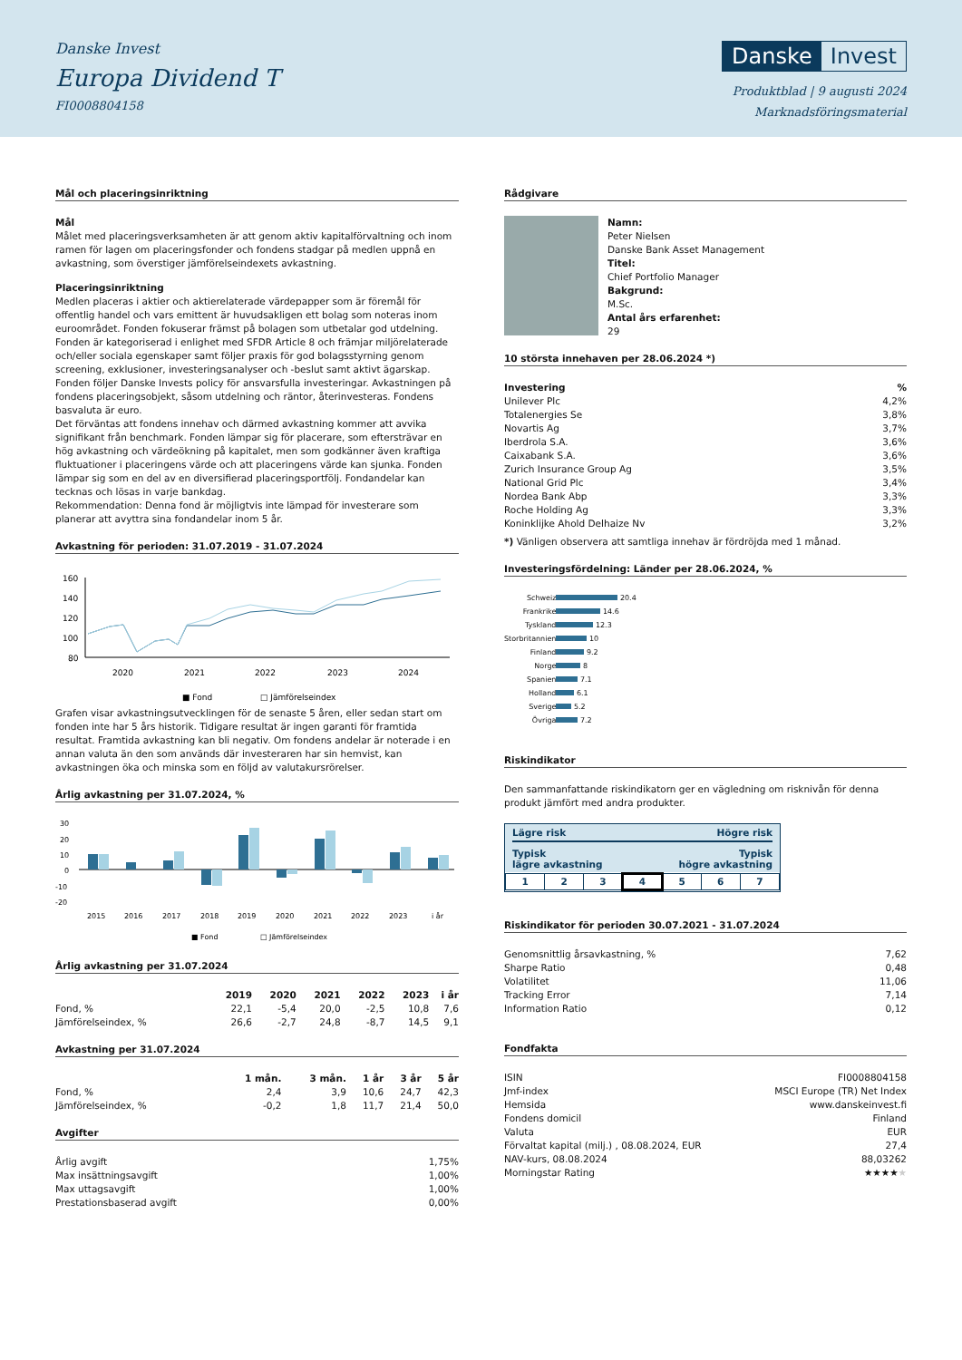Danske Invest
Europa Dividend T
FI0008804158
Danske Invest
Produktblad | 9 augusti 2024
Marknadsföringsmaterial
Mål och placeringsinriktning
Mål
Målet med placeringsverksamheten är att genom aktiv kapitalförvaltning och inom ramen för lagen om placeringsfonder och fondens stadgar på medlen uppnå en avkastning, som överstiger jämförelseindexets avkastning.
Placeringsinriktning
Medlen placeras i aktier och aktierelaterade värdepapper som är föremål för offentlig handel och vars emittent är huvudsakligen ett bolag som noteras inom euroområdet. Fonden fokuserar främst på bolagen som utbetalar god utdelning. Fonden är kategoriserad i enlighet med SFDR Article 8 och främjar miljörelaterade och/eller sociala egenskaper samt följer praxis för god bolagsstyrning genom screening, exklusioner, investeringsanalyser och -beslut samt aktivt ägarskap. Fonden följer Danske Invests policy för ansvarsfulla investeringar. Avkastningen på fondens placeringsobjekt, såsom utdelning och räntor, återinvesteras. Fondens basvaluta är euro.
Det förväntas att fondens innehav och därmed avkastning kommer att avvika signifikant från benchmark. Fonden lämpar sig för placerare, som eftersträvar en hög avkastning och värdeökning på kapitalet, men som godkänner även kraftiga fluktuationer i placeringens värde och att placeringens värde kan sjunka. Fonden lämpar sig som en del av en diversifierad placeringsportfölj. Fondandelar kan tecknas och lösas in varje bankdag.
Rekommendation: Denna fond är möjligtvis inte lämpad för investerare som planerar att avyttra sina fondandelar inom 5 år.
Avkastning för perioden: 31.07.2019 - 31.07.2024
160
140
120
100
80
2020
2021
2022
2023
2024
■ Fond
□ Jämförelseindex
Grafen visar avkastningsutvecklingen för de senaste 5 åren, eller sedan start om fonden inte har 5 års historik. Tidigare resultat är ingen garanti för framtida resultat. Framtida avkastning kan bli negativ. Om fondens andelar är noterade i en annan valuta än den som används där investeraren har sin hemvist, kan avkastningen öka och minska som en följd av valutakursrörelser.
Årlig avkastning per 31.07.2024, %
30
20
10
0
-10
-20
2015
2016
2017
2018
2019
2020
2021
2022
2023
i år
■ Fond
□ Jämförelseindex
Årlig avkastning per 31.07.2024
| | 2019 | 2020 | 2021 | 2022 | 2023 | i år |
| --- | --- | --- | --- | --- | --- | --- |
| Fond, % | 22,1 | -5,4 | 20,0 | -2,5 | 10,8 | 7,6 |
| Jämförelseindex, % | 26,6 | -2,7 | 24,8 | -8,7 | 14,5 | 9,1 |
Avkastning per 31.07.2024
| | 1 mån. | 3 mån. | 1 år | 3 år | 5 år |
| --- | --- | --- | --- | --- | --- |
| Fond, % | 2,4 | 3,9 | 10,6 | 24,7 | 42,3 |
| Jämförelseindex, % | -0,2 | 1,8 | 11,7 | 21,4 | 50,0 |
Avgifter
| Årlig avgift | 1,75% |
| Max insättningsavgift | 1,00% |
| Max uttagsavgift | 1,00% |
| Prestationsbaserad avgift | 0,00% |
Rådgivare
Namn:
Peter Nielsen
Danske Bank Asset Management
Titel:
Chief Portfolio Manager
Bakgrund:
M.Sc.
Antal års erfarenhet:
29
10 största innehaven per 28.06.2024 *)
| Investering | % |
| --- | --- |
| Unilever Plc | 4,2% |
| Totalenergies Se | 3,8% |
| Novartis Ag | 3,7% |
| Iberdrola S.A. | 3,6% |
| Caixabank S.A. | 3,6% |
| Zurich Insurance Group Ag | 3,5% |
| National Grid Plc | 3,4% |
| Nordea Bank Abp | 3,3% |
| Roche Holding Ag | 3,3% |
| Koninklijke Ahold Delhaize Nv | 3,2% |
*) Vänligen observera att samtliga innehav är fördröjda med 1 månad.
Investeringsfördelning: Länder per 28.06.2024, %
| Schweiz | 20.4 |
| Frankrike | 14.6 |
| Tyskland | 12.3 |
| Storbritannien | 10 |
| Finland | 9.2 |
| Norge | 8 |
| Spanien | 7.1 |
| Holland | 6.1 |
| Sverige | 5.2 |
| Övriga | 7.2 |
Riskindikator
Den sammanfattande riskindikatorn ger en vägledning om risknivån för denna produkt jämfört med andra produkter.
Lägre risk Högre risk
Typisk
lägre avkastning Typisk
högre avkastning
| 1 | 2 | 3 | 4 | 5 | 6 | 7 |
Riskindikator för perioden 30.07.2021 - 31.07.2024
| Genomsnittlig årsavkastning, % | 7,62 |
| Sharpe Ratio | 0,48 |
| Volatilitet | 11,06 |
| Tracking Error | 7,14 |
| Information Ratio | 0,12 |
Fondfakta
| ISIN | FI0008804158 |
| Jmf-index | MSCI Europe (TR) Net Index |
| Hemsida | www.danskeinvest.fi |
| Fondens domicil | Finland |
| Valuta | EUR |
| Förvaltat kapital (milj.) , 08.08.2024, EUR | 27,4 |
| NAV-kurs, 08.08.2024 | 88,03262 |
| Morningstar Rating | ★★★★ ★ |